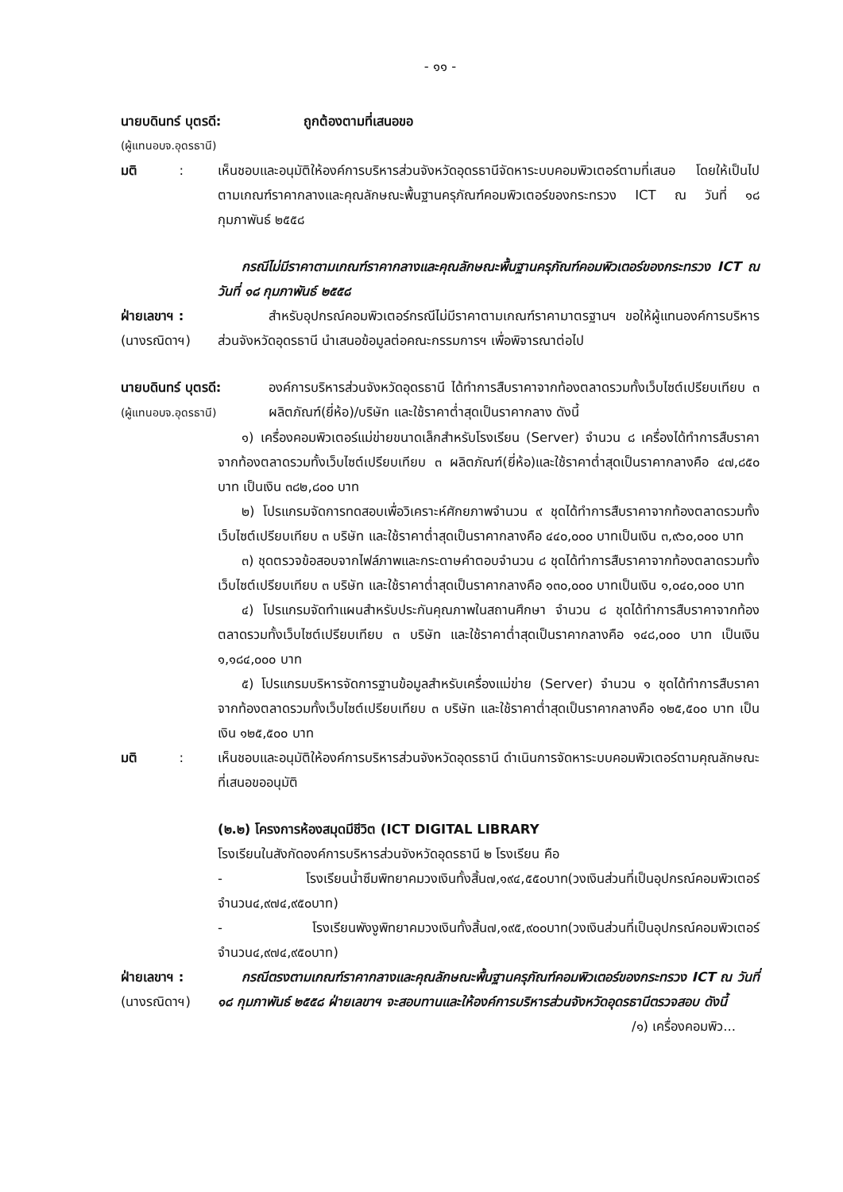- ๑๑ -
นายบดินทร์ บุตรดี: ถูกต้องตามที่เสนอขอ
(ผู้แทนอบจ.อุดรธานี)
มติ :
เห็นชอบและอนุมัติให้องค์การบริหารส่วนจังหวัดอุดรธานีจัดหาระบบคอมพิวเตอร์ตามที่เสนอ โดยให้เป็นไปตามเกณฑ์ราคากลางและคุณลักษณะพื้นฐานครุภัณฑ์คอมพิวเตอร์ของกระทรวง ICT ณ วันที่ ๑๘ กุมภาพันธ์ ๒๕๕๘
กรณีไม่มีราคาตามเกณฑ์ราคากลางและคุณลักษณะพื้นฐานครุภัณฑ์คอมพิวเตอร์ของกระทรวง ICT ณ วันที่ ๑๘ กุมภาพันธ์ ๒๕๕๘
ฝ่ายเลขาฯ :
(นางรณิดาฯ)
สำหรับอุปกรณ์คอมพิวเตอร์กรณีไม่มีราคาตามเกณฑ์ราคามาตรฐานฯ ขอให้ผู้แทนองค์การบริหารส่วนจังหวัดอุดรธานี นำเสนอข้อมูลต่อคณะกรรมการฯ เพื่อพิจารณาต่อไป
นายบดินทร์ บุตรดี:
(ผู้แทนอบจ.อุดรธานี)
องค์การบริหารส่วนจังหวัดอุดรธานี ได้ทำการสืบราคาจากท้องตลาดรวมทั้งเว็บไซต์เปรียบเทียบ ๓ ผลิตภัณฑ์(ยี่ห้อ)/บริษัท และใช้ราคาต่ำสุดเป็นราคากลาง ดังนี้
๑) เครื่องคอมพิวเตอร์แม่ข่ายขนาดเล็กสำหรับโรงเรียน (Server) จำนวน ๘ เครื่องได้ทำการสืบราคาจากท้องตลาดรวมทั้งเว็บไซต์เปรียบเทียบ ๓ ผลิตภัณฑ์(ยี่ห้อ)และใช้ราคาต่ำสุดเป็นราคากลางคือ ๔๗,๘๕๐ บาท เป็นเงิน ๓๘๒,๘๐๐ บาท
๒) โปรแกรมจัดการทดสอบเพื่อวิเคราะห์ศักยภาพจำนวน ๙ ชุดได้ทำการสืบราคาจากท้องตลาดรวมทั้งเว็บไซต์เปรียบเทียบ ๓ บริษัท และใช้ราคาต่ำสุดเป็นราคากลางคือ ๔๔๐,๐๐๐ บาทเป็นเงิน ๓,๙๖๐,๐๐๐ บาท
๓) ชุดตรวจข้อสอบจากไฟล์ภาพและกระดาษคำตอบจำนวน ๘ ชุดได้ทำการสืบราคาจากท้องตลาดรวมทั้งเว็บไซต์เปรียบเทียบ ๓ บริษัท และใช้ราคาต่ำสุดเป็นราคากลางคือ ๑๓๐,๐๐๐ บาทเป็นเงิน ๑,๐๔๐,๐๐๐ บาท
๔) โปรแกรมจัดทำแผนสำหรับประกันคุณภาพในสถานศึกษา จำนวน ๘ ชุดได้ทำการสืบราคาจากท้องตลาดรวมทั้งเว็บไซต์เปรียบเทียบ ๓ บริษัท และใช้ราคาต่ำสุดเป็นราคากลางคือ ๑๔๘,๐๐๐ บาท เป็นเงิน ๑,๑๘๔,๐๐๐ บาท
๕) โปรแกรมบริหารจัดการฐานข้อมูลสำหรับเครื่องแม่ข่าย (Server) จำนวน ๑ ชุดได้ทำการสืบราคาจากท้องตลาดรวมทั้งเว็บไซต์เปรียบเทียบ ๓ บริษัท และใช้ราคาต่ำสุดเป็นราคากลางคือ ๑๒๕,๕๐๐ บาท เป็นเงิน ๑๒๕,๕๐๐ บาท
มติ :
เห็นชอบและอนุมัติให้องค์การบริหารส่วนจังหวัดอุดรธานี ดำเนินการจัดหาระบบคอมพิวเตอร์ตามคุณลักษณะที่เสนอขออนุมัติ
(๒.๒) โครงการห้องสมุดมีชีวิต (ICT DIGITAL LIBRARY
โรงเรียนในสังกัดองค์การบริหารส่วนจังหวัดอุดรธานี ๒ โรงเรียน คือ
- โรงเรียนน้ำซึมพิทยาคมวงเงินทั้งสิ้น๗,๑๙๔,๕๕๐บาท(วงเงินส่วนที่เป็นอุปกรณ์คอมพิวเตอร์จำนวน๔,๙๗๔,๙๕๐บาท)
- โรงเรียนพังงูพิทยาคมวงเงินทั้งสิ้น๗,๑๙๕,๙๐๐บาท(วงเงินส่วนที่เป็นอุปกรณ์คอมพิวเตอร์จำนวน๔,๙๗๔,๙๕๐บาท)
ฝ่ายเลขาฯ :
(นางรณิดาฯ)
กรณีตรงตามเกณฑ์ราคากลางและคุณลักษณะพื้นฐานครุภัณฑ์คอมพิวเตอร์ของกระทรวง ICT ณ วันที่ ๑๘ กุมภาพันธ์ ๒๕๕๘ ฝ่ายเลขาฯ จะสอบทานและให้องค์การบริหารส่วนจังหวัดอุดรธานีตรวจสอบ ดังนี้
/๑) เครื่องคอมพิว...